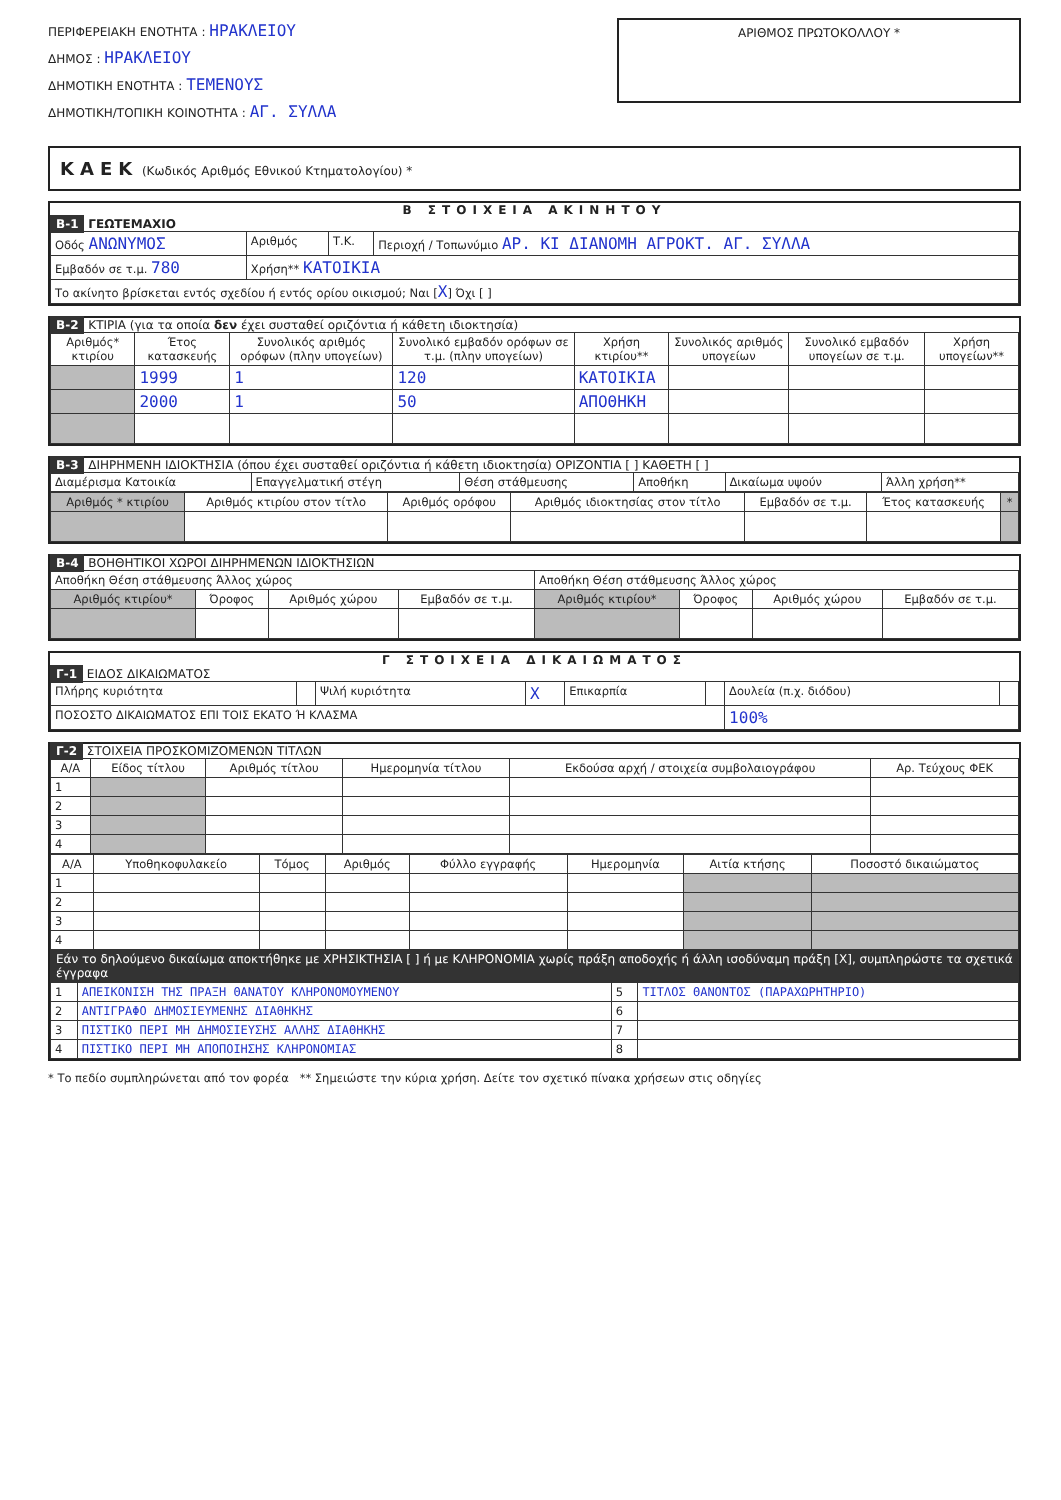ΠΕΡΙΦΕΡΕΙΑΚΗ ΕΝΟΤΗΤΑ : ΗΡΑΚΛΕΙΟΥ
ΔΗΜΟΣ : ΗΡΑΚΛΕΙΟΥ
ΔΗΜΟΤΙΚΗ ΕΝΟΤΗΤΑ : ΤΕΜΕΝΟΥΣ
ΔΗΜΟΤΙΚΗ/ΤΟΠΙΚΗ ΚΟΙΝΟΤΗΤΑ : ΑΓ. ΣΥΛΛΑ
ΑΡΙΘΜΟΣ ΠΡΩΤΟΚΟΛΛΟΥ *
ΚΑΕΚ (Κωδικός Αριθμός Εθνικού Κτηματολογίου) *
Β ΣΤΟΙΧΕΙΑ ΑΚΙΝΗΤΟΥ
Β-1 ΓΕΩΤΕΜΑΧΙΟ
| Οδός ΑΝΩΝΥΜΟΣ | Αριθμός | Τ.Κ. | Περιοχή / Τοπωνύμιο ΑΡ. ΚΙ ΔΙΑΝΟΜΗ ΑΓΡΟΚΤ. ΑΓ. ΣΥΛΛΑ |
| Εμβαδόν σε τ.μ. 780 | Χρήση** ΚΑΤΟΙΚΙΑ | | |
| Το ακίνητο βρίσκεται εντός σχεδίου ή εντός ορίου οικισμού; Ναι [ X ] Όχι [ ] | | | |
Β-2 ΚΤΙΡΙΑ (για τα οποία δεν έχει συσταθεί οριζόντια ή κάθετη ιδιοκτησία)
| Αριθμός* κτιρίου | Έτος κατασκευής | Συνολικός αριθμός ορόφων (πλην υπογείων) | Συνολικό εμβαδόν ορόφων σε τ.μ. (πλην υπογείων) | Χρήση κτιρίου** | Συνολικός αριθμός υπογείων | Συνολικό εμβαδόν υπογείων σε τ.μ. | Χρήση υπογείων** |
| --- | --- | --- | --- | --- | --- | --- | --- |
| | 1999 | 1 | 120 | ΚΑΤΟΙΚΙΑ | | | |
| | 2000 | 1 | 50 | ΑΠΟΘΗΚΗ | | | |
Β-3 ΔΙΗΡΗΜΕΝΗ ΙΔΙΟΚΤΗΣΙΑ (όπου έχει συσταθεί οριζόντια ή κάθετη ιδιοκτησία) ΟΡΙΖΟΝΤΙΑ [ ] ΚΑΘΕΤΗ [ ]
| Διαμέρισμα Κατοικία | Επαγγελματική στέγη | Θέση στάθμευσης | Αποθήκη | Δικαίωμα υψούν | Άλλη χρήση** |
| Αριθμός * κτιρίου | Αριθμός κτιρίου στον τίτλο | Αριθμός ορόφου | Αριθμός ιδιοκτησίας στον τίτλο | Εμβαδόν σε τ.μ. | Έτος κατασκευής | * |
| --- | --- | --- | --- | --- | --- | --- |
Β-4 ΒΟΗΘΗΤΙΚΟΙ ΧΩΡΟΙ ΔΙΗΡΗΜΕΝΩΝ ΙΔΙΟΚΤΗΣΙΩΝ
| Αποθήκη Θέση στάθμευσης Άλλος χώρος | | | | Αποθήκη Θέση στάθμευσης Άλλος χώρος | | | |
| Αριθμός κτιρίου* | Όροφος | Αριθμός χώρου | Εμβαδόν σε τ.μ. | Αριθμός κτιρίου* | Όροφος | Αριθμός χώρου | Εμβαδόν σε τ.μ. |
Γ ΣΤΟΙΧΕΙΑ ΔΙΚΑΙΩΜΑΤΟΣ
Γ-1 ΕΙΔΟΣ ΔΙΚΑΙΩΜΑΤΟΣ
| Πλήρης κυριότητα | | Ψιλή κυριότητα | X | Επικαρπία | | Δουλεία (π.χ. διόδου) | |
| ΠΟΣΟΣΤΟ ΔΙΚΑΙΩΜΑΤΟΣ ΕΠΙ ΤΟΙΣ ΕΚΑΤΟ Ή ΚΛΑΣΜΑ | | | | | | 100% | |
Γ-2 ΣΤΟΙΧΕΙΑ ΠΡΟΣΚΟΜΙΖΟΜΕΝΩΝ ΤΙΤΛΩΝ
| Α/Α | Είδος τίτλου | Αριθμός τίτλου | Ημερομηνία τίτλου | Εκδούσα αρχή / στοιχεία συμβολαιογράφου | Αρ. Τεύχους ΦΕΚ |
| --- | --- | --- | --- | --- | --- |
| 1 | | | | | |
| 2 | | | | | |
| 3 | | | | | |
| 4 | | | | | |
| Α/Α | Υποθηκοφυλακείο | Τόμος | Αριθμός | Φύλλο εγγραφής | Ημερομηνία | Αιτία κτήσης | Ποσοστό δικαιώματος |
| --- | --- | --- | --- | --- | --- | --- | --- |
| 1 | | | | | | | |
| 2 | | | | | | | |
| 3 | | | | | | | |
| 4 | | | | | | | |
Εάν το δηλούμενο δικαίωμα αποκτήθηκε με ΧΡΗΣΙΚΤΗΣΙΑ [ ] ή με ΚΛΗΡΟΝΟΜΙΑ χωρίς πράξη αποδοχής ή άλλη ισοδύναμη πράξη [X], συμπληρώστε τα σχετικά έγγραφα
| 1 | ΑΠΕΙΚΟΝΙΣΗ ΤΗΣ ΠΡΑΞΗ ΘΑΝΑΤΟΥ ΚΛΗΡΟΝΟΜΟΥΜΕΝΟΥ | 5 | ΤΙΤΛΟΣ ΘΑΝΟΝΤΟΣ (ΠΑΡΑΧΩΡΗΤΗΡΙΟ) |
| 2 | ΑΝΤΙΓΡΑΦΟ ΔΗΜΟΣΙΕΥΜΕΝΗΣ ΔΙΑΘΗΚΗΣ | 6 | |
| 3 | ΠΙΣΤΙΚΟ ΠΕΡΙ ΜΗ ΔΗΜΟΣΙΕΥΣΗΣ ΑΛΛΗΣ ΔΙΑΘΗΚΗΣ | 7 | |
| 4 | ΠΙΣΤΙΚΟ ΠΕΡΙ ΜΗ ΑΠΟΠΟΙΗΣΗΣ ΚΛΗΡΟΝΟΜΙΑΣ | 8 | |
* Το πεδίο συμπληρώνεται από τον φορέα ** Σημειώστε την κύρια χρήση. Δείτε τον σχετικό πίνακα χρήσεων στις οδηγίες